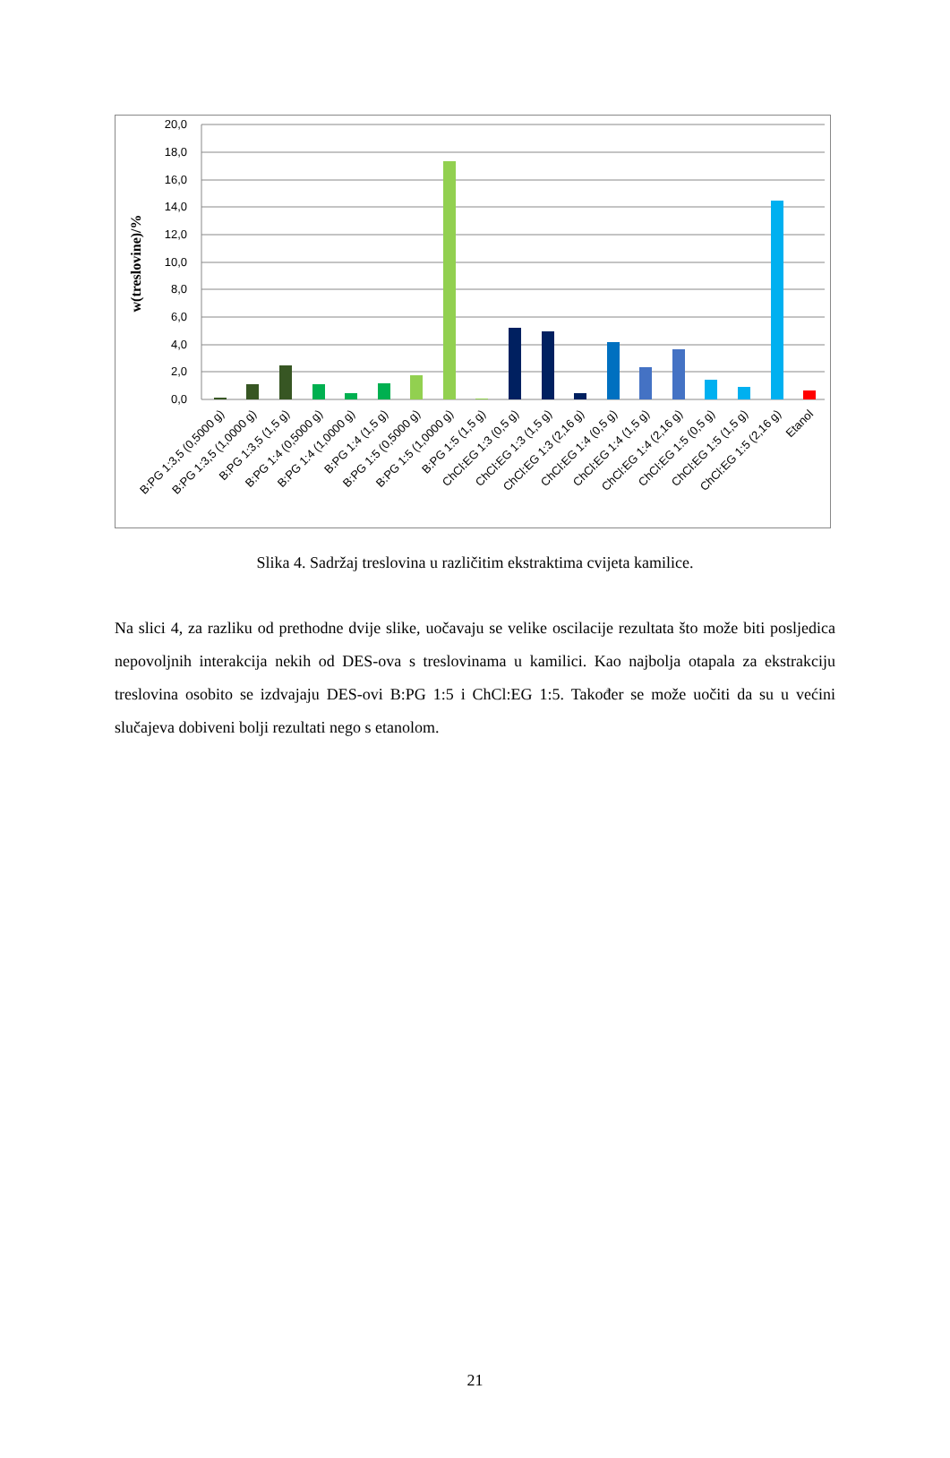20,0
18,0
16,0
14,0
12,0
10,0
8,0
6,0
4,0
2,0
0,0
w(treslovine)/%
B:PG 1:3,5 (0,5000 g)
B:PG 1:3,5 (1,0000 g)
B:PG 1:3,5 (1,5 g)
B:PG 1:4 (0,5000 g)
B:PG 1:4 (1,0000 g)
B:PG 1:4 (1,5 g)
B:PG 1:5 (0,5000 g)
B:PG 1:5 (1,0000 g)
B:PG 1:5 (1,5 g)
ChCl:EG 1:3 (0,5 g)
ChCl:EG 1:3 (1,5 g)
ChCl:EG 1:3 (2,16 g)
ChCl:EG 1:4 (0,5 g)
ChCl:EG 1:4 (1,5 g)
ChCl:EG 1:4 (2,16 g)
ChCl:EG 1:5 (0,5 g)
ChCl:EG 1:5 (1,5 g)
ChCl:EG 1:5 (2,16 g)
Etanol
Slika 4. Sadržaj treslovina u različitim ekstraktima cvijeta kamilice.
Na slici 4, za razliku od prethodne dvije slike, uočavaju se velike oscilacije rezultata što može biti posljedica nepovoljnih interakcija nekih od DES-ova s treslovinama u kamilici. Kao najbolja otapala za ekstrakciju treslovina osobito se izdvajaju DES-ovi B:PG 1:5 i ChCl:EG 1:5. Također se može uočiti da su u većini slučajeva dobiveni bolji rezultati nego s etanolom.
21